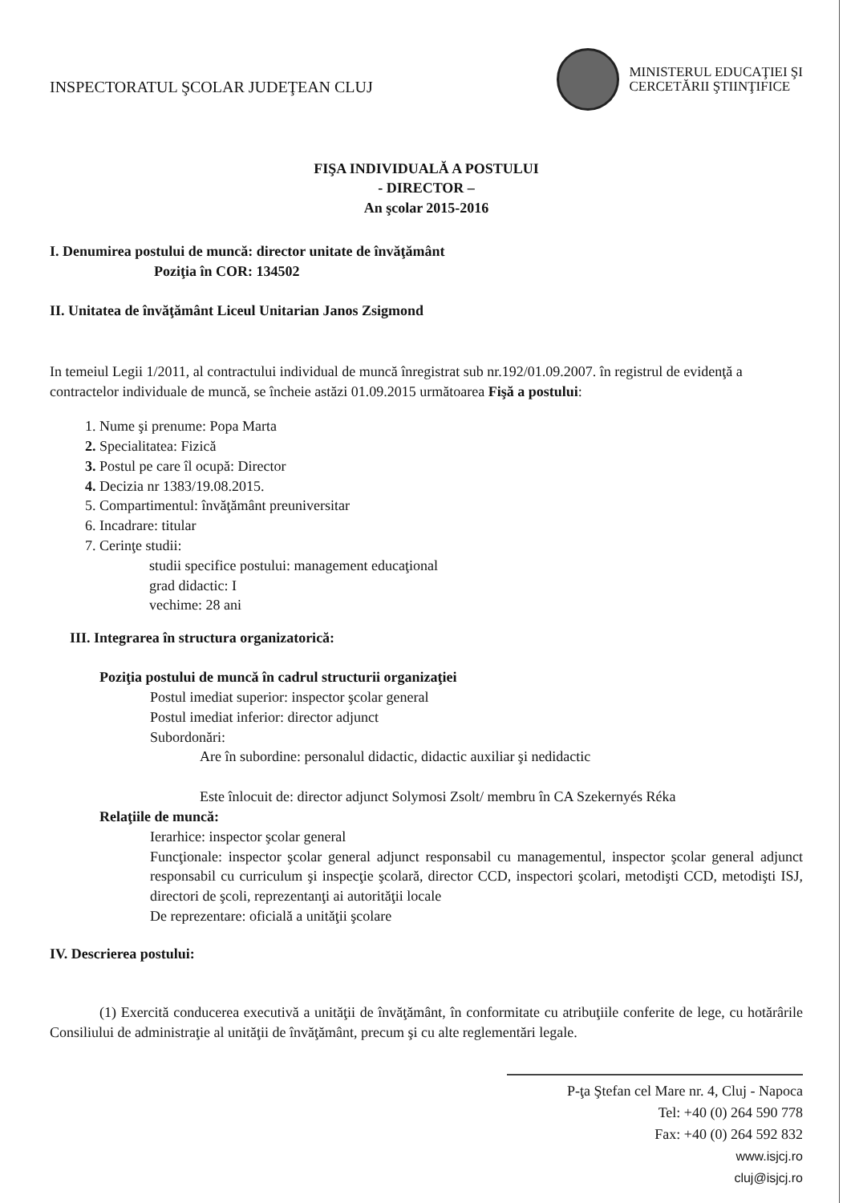INSPECTORATUL ŞCOLAR JUDEŢEAN CLUJ
MINISTERUL EDUCAŢIEI ŞI
CERCETĂRII ŞTIINŢIFICE
FIŞA INDIVIDUALĂ A POSTULUI
- DIRECTOR –
An şcolar 2015-2016
I. Denumirea postului de muncă: director unitate de învăţământ
Poziţia în COR: 134502
II. Unitatea de învăţământ Liceul Unitarian Janos Zsigmond
In temeiul Legii 1/2011, al contractului individual de muncă înregistrat sub nr.192/01.09.2007. în registrul de evidenţă a contractelor individuale de muncă, se încheie astăzi 01.09.2015 următoarea Fişă a postului:
1. Nume şi prenume: Popa Marta
2. Specialitatea: Fizică
3. Postul pe care îl ocupă: Director
4. Decizia nr 1383/19.08.2015.
5. Compartimentul: învăţământ preuniversitar
6. Incadrare: titular
7. Cerinţe studii:
studii specifice postului: management educaţional
grad didactic: I
vechime: 28 ani
III. Integrarea în structura organizatorică:
Poziţia postului de muncă în cadrul structurii organizaţiei
Postul imediat superior: inspector şcolar general
Postul imediat inferior: director adjunct
Subordonări:
Are în subordine: personalul didactic, didactic auxiliar şi nedidactic
Este înlocuit de: director adjunct Solymosi Zsolt/ membru în CA Szekernyés Réka
Relaţiile de muncă:
Ierarhice: inspector şcolar general
Funcţionale: inspector şcolar general adjunct responsabil cu managementul, inspector şcolar general adjunct responsabil cu curriculum şi inspecţie şcolară, director CCD, inspectori şcolari, metodişti CCD, metodişti ISJ, directori de şcoli, reprezentanţi ai autorităţii locale
De reprezentare: oficială a unităţii şcolare
IV. Descrierea postului:
(1) Exercită conducerea executivă a unităţii de învăţământ, în conformitate cu atribuţiile conferite de lege, cu hotărârile Consiliului de administraţie al unităţii de învăţământ, precum şi cu alte reglementări legale.
P-ţa Ştefan cel Mare nr. 4, Cluj - Napoca
Tel: +40 (0) 264 590 778
Fax: +40 (0) 264 592 832
www.isjcj.ro
cluj@isjcj.ro